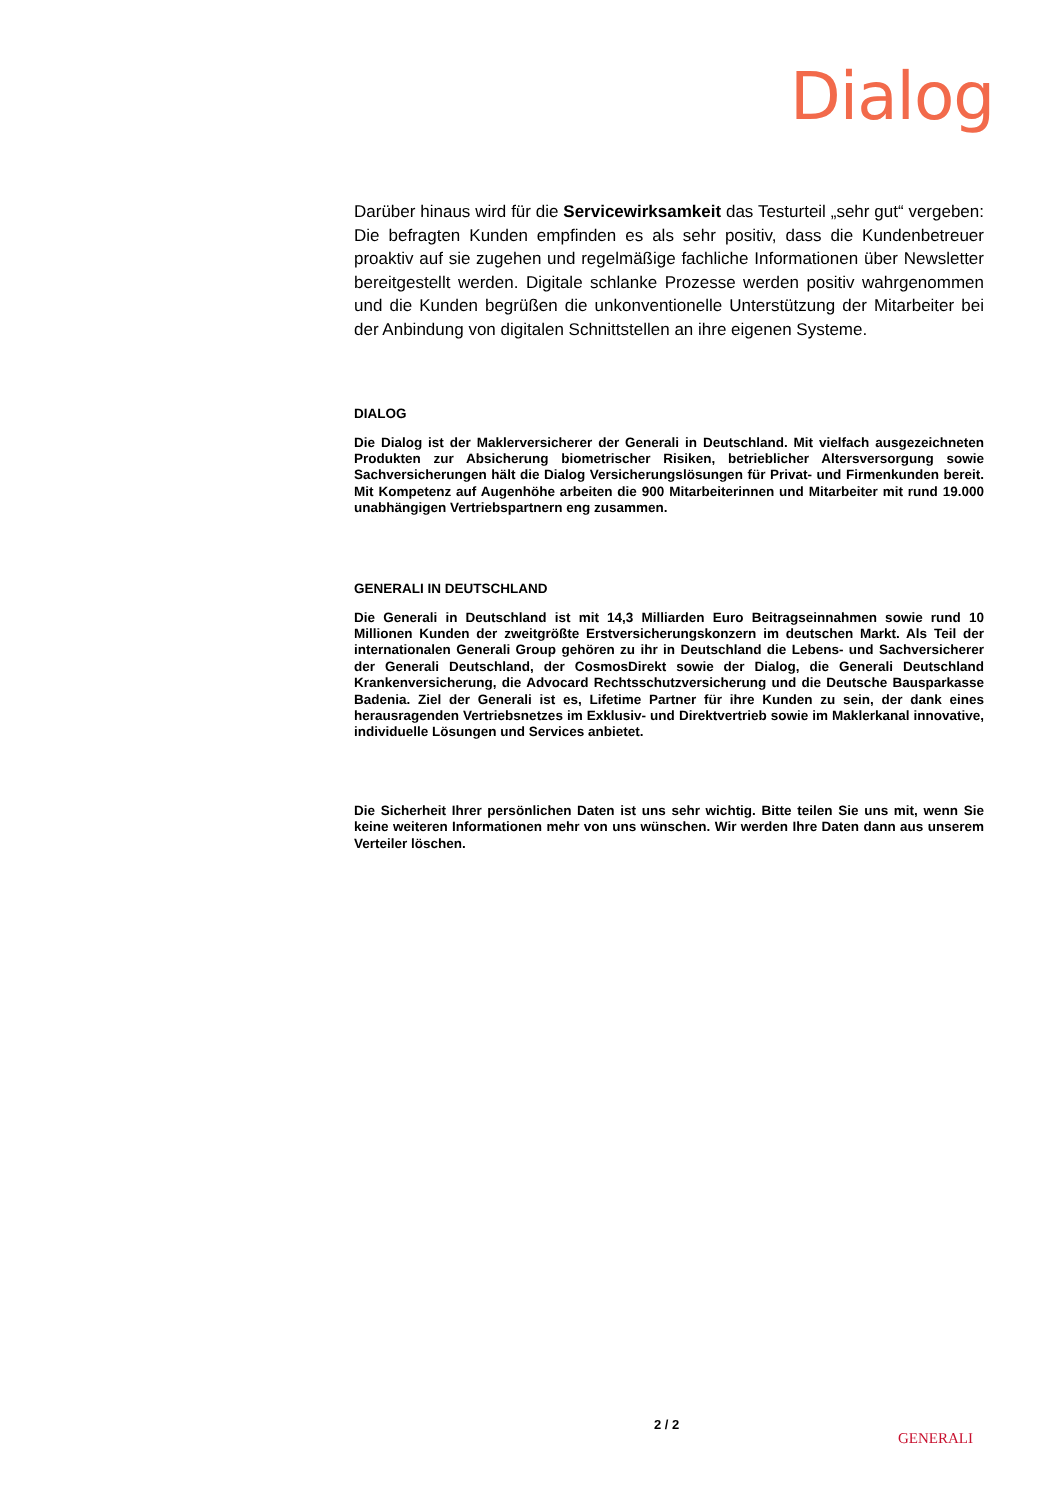Dialog
Darüber hinaus wird für die Servicewirksamkeit das Testurteil „sehr gut“ vergeben: Die befragten Kunden empfinden es als sehr positiv, dass die Kundenbetreuer proaktiv auf sie zugehen und regelmäßige fachliche Informationen über Newsletter bereitgestellt werden. Digitale schlanke Prozesse werden positiv wahrgenommen und die Kunden begrüßen die unkonventionelle Unterstützung der Mitarbeiter bei der Anbindung von digitalen Schnittstellen an ihre eigenen Systeme.
DIALOG
Die Dialog ist der Maklerversicherer der Generali in Deutschland. Mit vielfach ausgezeichneten Produkten zur Absicherung biometrischer Risiken, betrieblicher Altersversorgung sowie Sachversicherungen hält die Dialog Versicherungslösungen für Privat- und Firmenkunden bereit. Mit Kompetenz auf Augenhöhe arbeiten die 900 Mitarbeiterinnen und Mitarbeiter mit rund 19.000 unabhängigen Vertriebspartnern eng zusammen.
GENERALI IN DEUTSCHLAND
Die Generali in Deutschland ist mit 14,3 Milliarden Euro Beitragseinnahmen sowie rund 10 Millionen Kunden der zweitgrößte Erstversicherungskonzern im deutschen Markt. Als Teil der internationalen Generali Group gehören zu ihr in Deutschland die Lebens- und Sachversicherer der Generali Deutschland, der CosmosDirekt sowie der Dialog, die Generali Deutschland Krankenversicherung, die Advocard Rechtsschutzversicherung und die Deutsche Bausparkasse Badenia. Ziel der Generali ist es, Lifetime Partner für ihre Kunden zu sein, der dank eines herausragenden Vertriebsnetzes im Exklusiv- und Direktvertrieb sowie im Maklerkanal innovative, individuelle Lösungen und Services anbietet.
Die Sicherheit Ihrer persönlichen Daten ist uns sehr wichtig. Bitte teilen Sie uns mit, wenn Sie keine weiteren Informationen mehr von uns wünschen. Wir werden Ihre Daten dann aus unserem Verteiler löschen.
2 / 2
GENERALI